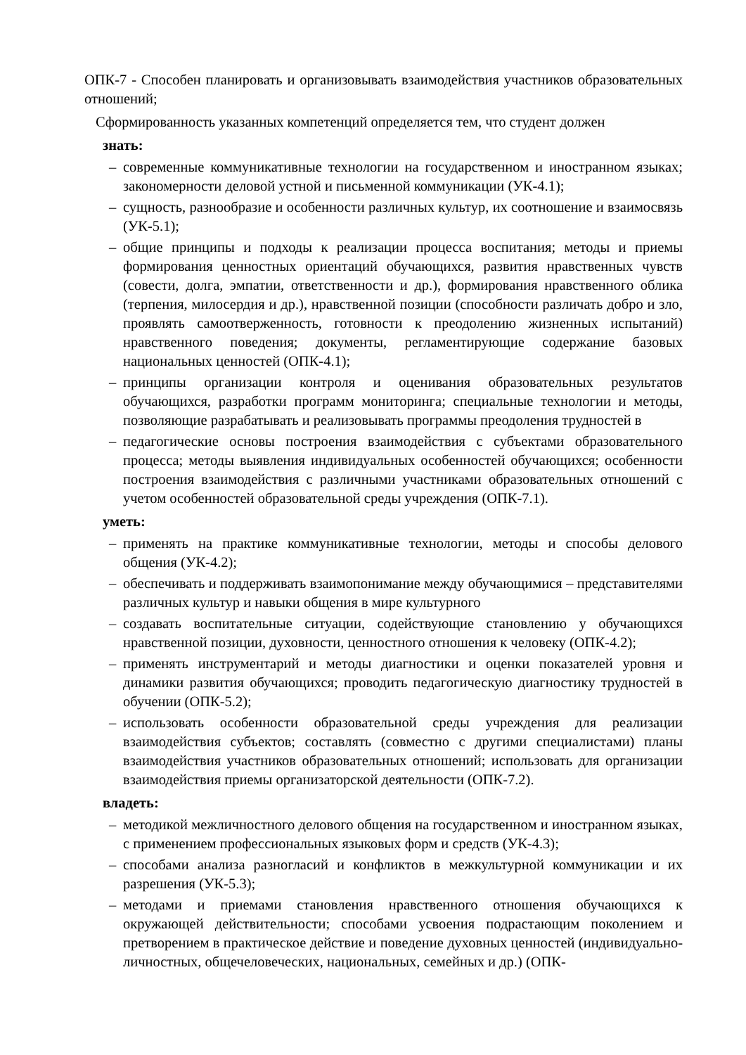ОПК-7 - Способен планировать и организовывать взаимодействия участников образовательных отношений;
Сформированность указанных компетенций определяется тем, что студент должен
знать:
– современные коммуникативные технологии на государственном и иностранном языках; закономерности деловой устной и письменной коммуникации (УК-4.1);
– сущность, разнообразие и особенности различных культур, их соотношение и взаимосвязь (УК-5.1);
– общие принципы и подходы к реализации процесса воспитания; методы и приемы формирования ценностных ориентаций обучающихся, развития нравственных чувств (совести, долга, эмпатии, ответственности и др.), формирования нравственного облика (терпения, милосердия и др.), нравственной позиции (способности различать добро и зло, проявлять самоотверженность, готовности к преодолению жизненных испытаний) нравственного поведения; документы, регламентирующие содержание базовых национальных ценностей (ОПК-4.1);
– принципы организации контроля и оценивания образовательных результатов обучающихся, разработки программ мониторинга; специальные технологии и методы, позволяющие разрабатывать и реализовывать программы преодоления трудностей в
– педагогические основы построения взаимодействия с субъектами образовательного процесса; методы выявления индивидуальных особенностей обучающихся; особенности построения взаимодействия с различными участниками образовательных отношений с учетом особенностей образовательной среды учреждения (ОПК-7.1).
уметь:
– применять на практике коммуникативные технологии, методы и способы делового общения (УК-4.2);
– обеспечивать и поддерживать взаимопонимание между обучающимися – представителями различных культур и навыки общения в мире культурного
– создавать воспитательные ситуации, содействующие становлению у обучающихся нравственной позиции, духовности, ценностного отношения к человеку (ОПК-4.2);
– применять инструментарий и методы диагностики и оценки показателей уровня и динамики развития обучающихся; проводить педагогическую диагностику трудностей в обучении (ОПК-5.2);
– использовать особенности образовательной среды учреждения для реализации взаимодействия субъектов; составлять (совместно с другими специалистами) планы взаимодействия участников образовательных отношений; использовать для организации взаимодействия приемы организаторской деятельности (ОПК-7.2).
владеть:
– методикой межличностного делового общения на государственном и иностранном языках, с применением профессиональных языковых форм и средств (УК-4.3);
– способами анализа разногласий и конфликтов в межкультурной коммуникации и их разрешения (УК-5.3);
– методами и приемами становления нравственного отношения обучающихся к окружающей действительности; способами усвоения подрастающим поколением и претворением в практическое действие и поведение духовных ценностей (индивидуально- личностных, общечеловеческих, национальных, семейных и др.) (ОПК-